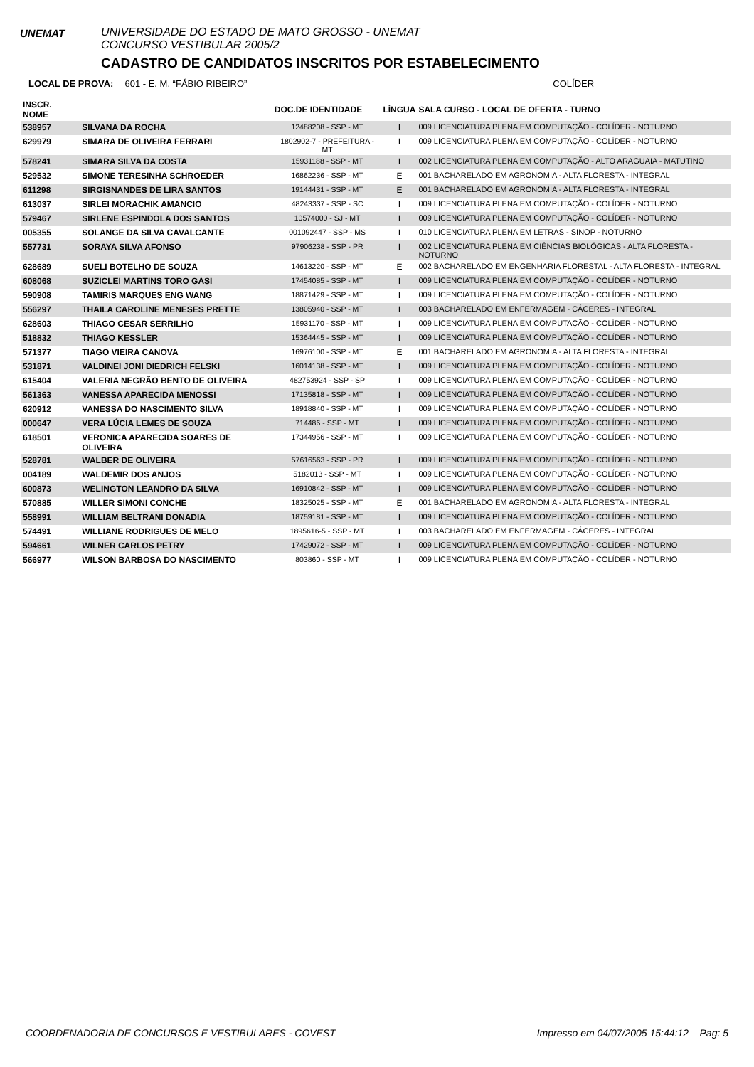UNEMAT
UNIVERSIDADE DO ESTADO DE MATO GROSSO - UNEMAT
CONCURSO VESTIBULAR 2005/2
CADASTRO DE CANDIDATOS INSCRITOS POR ESTABELECIMENTO
LOCAL DE PROVA: 601 - E. M. “FÁBIO RIBEIRO” COLÍDER
| INSCR. NOME | | DOC.DE IDENTIDADE | LÍNGUA | SALA CURSO - LOCAL DE OFERTA - TURNO |
| --- | --- | --- | --- | --- |
| 538957 | SILVANA DA ROCHA | 12488208 - SSP - MT | I | 009 LICENCIATURA PLENA EM COMPUTAÇÃO - COLÍDER - NOTURNO |
| 629979 | SIMARA DE OLIVEIRA FERRARI | 1802902-7 - PREFEITURA - MT | I | 009 LICENCIATURA PLENA EM COMPUTAÇÃO - COLÍDER - NOTURNO |
| 578241 | SIMARA SILVA DA COSTA | 15931188 - SSP - MT | I | 002 LICENCIATURA PLENA EM COMPUTAÇÃO - ALTO ARAGUAIA - MATUTINO |
| 529532 | SIMONE TERESINHA SCHROEDER | 16862236 - SSP - MT | E | 001 BACHARELADO EM AGRONOMIA - ALTA FLORESTA - INTEGRAL |
| 611298 | SIRGISNANDES DE LIRA SANTOS | 19144431 - SSP - MT | E | 001 BACHARELADO EM AGRONOMIA - ALTA FLORESTA - INTEGRAL |
| 613037 | SIRLEI MORACHIK AMANCIO | 48243337 - SSP - SC | I | 009 LICENCIATURA PLENA EM COMPUTAÇÃO - COLÍDER - NOTURNO |
| 579467 | SIRLENE ESPINDOLA DOS SANTOS | 10574000 - SJ - MT | I | 009 LICENCIATURA PLENA EM COMPUTAÇÃO - COLÍDER - NOTURNO |
| 005355 | SOLANGE DA SILVA CAVALCANTE | 001092447 - SSP - MS | I | 010 LICENCIATURA PLENA EM LETRAS - SINOP - NOTURNO |
| 557731 | SORAYA SILVA AFONSO | 97906238 - SSP - PR | I | 002 LICENCIATURA PLENA EM CIÊNCIAS BIOLÓGICAS - ALTA FLORESTA - NOTURNO |
| 628689 | SUELI BOTELHO DE SOUZA | 14613220 - SSP - MT | E | 002 BACHARELADO EM ENGENHARIA FLORESTAL - ALTA FLORESTA - INTEGRAL |
| 608068 | SUZICLEI MARTINS TORO GASI | 17454085 - SSP - MT | I | 009 LICENCIATURA PLENA EM COMPUTAÇÃO - COLÍDER - NOTURNO |
| 590908 | TAMIRIS MARQUES ENG WANG | 18871429 - SSP - MT | I | 009 LICENCIATURA PLENA EM COMPUTAÇÃO - COLÍDER - NOTURNO |
| 556297 | THAILA CAROLINE MENESES PRETTE | 13805940 - SSP - MT | I | 003 BACHARELADO EM ENFERMAGEM - CÁCERES - INTEGRAL |
| 628603 | THIAGO CESAR SERRILHO | 15931170 - SSP - MT | I | 009 LICENCIATURA PLENA EM COMPUTAÇÃO - COLÍDER - NOTURNO |
| 518832 | THIAGO KESSLER | 15364445 - SSP - MT | I | 009 LICENCIATURA PLENA EM COMPUTAÇÃO - COLÍDER - NOTURNO |
| 571377 | TIAGO VIEIRA CANOVA | 16976100 - SSP - MT | E | 001 BACHARELADO EM AGRONOMIA - ALTA FLORESTA - INTEGRAL |
| 531871 | VALDINEI JONI DIEDRICH FELSKI | 16014138 - SSP - MT | I | 009 LICENCIATURA PLENA EM COMPUTAÇÃO - COLÍDER - NOTURNO |
| 615404 | VALERIA NEGRÃO BENTO DE OLIVEIRA | 482753924 - SSP - SP | I | 009 LICENCIATURA PLENA EM COMPUTAÇÃO - COLÍDER - NOTURNO |
| 561363 | VANESSA APARECIDA MENOSSI | 17135818 - SSP - MT | I | 009 LICENCIATURA PLENA EM COMPUTAÇÃO - COLÍDER - NOTURNO |
| 620912 | VANESSA DO NASCIMENTO SILVA | 18918840 - SSP - MT | I | 009 LICENCIATURA PLENA EM COMPUTAÇÃO - COLÍDER - NOTURNO |
| 000647 | VERA LÚCIA LEMES DE SOUZA | 714486 - SSP - MT | I | 009 LICENCIATURA PLENA EM COMPUTAÇÃO - COLÍDER - NOTURNO |
| 618501 | VERONICA APARECIDA SOARES DE OLIVEIRA | 17344956 - SSP - MT | I | 009 LICENCIATURA PLENA EM COMPUTAÇÃO - COLÍDER - NOTURNO |
| 528781 | WALBER DE OLIVEIRA | 57616563 - SSP - PR | I | 009 LICENCIATURA PLENA EM COMPUTAÇÃO - COLÍDER - NOTURNO |
| 004189 | WALDEMIR DOS ANJOS | 5182013 - SSP - MT | I | 009 LICENCIATURA PLENA EM COMPUTAÇÃO - COLÍDER - NOTURNO |
| 600873 | WELINGTON LEANDRO DA SILVA | 16910842 - SSP - MT | I | 009 LICENCIATURA PLENA EM COMPUTAÇÃO - COLÍDER - NOTURNO |
| 570885 | WILLER SIMONI CONCHE | 18325025 - SSP - MT | E | 001 BACHARELADO EM AGRONOMIA - ALTA FLORESTA - INTEGRAL |
| 558991 | WILLIAM BELTRANI DONADIA | 18759181 - SSP - MT | I | 009 LICENCIATURA PLENA EM COMPUTAÇÃO - COLÍDER - NOTURNO |
| 574491 | WILLIANE RODRIGUES DE MELO | 1895616-5 - SSP - MT | I | 003 BACHARELADO EM ENFERMAGEM - CÁCERES - INTEGRAL |
| 594661 | WILNER CARLOS PETRY | 17429072 - SSP - MT | I | 009 LICENCIATURA PLENA EM COMPUTAÇÃO - COLÍDER - NOTURNO |
| 566977 | WILSON BARBOSA DO NASCIMENTO | 803860 - SSP - MT | I | 009 LICENCIATURA PLENA EM COMPUTAÇÃO - COLÍDER - NOTURNO |
COORDENADORIA DE CONCURSOS E VESTIBULARES - COVEST Impresso em 04/07/2005 15:44:12 Pag: 5